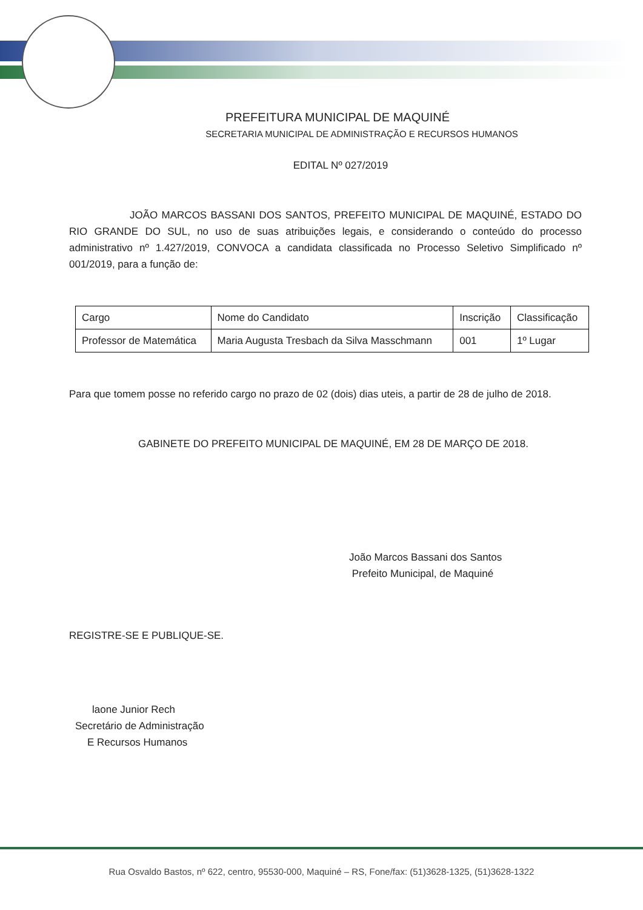PREFEITURA MUNICIPAL DE MAQUINÉ
SECRETARIA MUNICIPAL DE ADMINISTRAÇÃO E RECURSOS HUMANOS
EDITAL Nº 027/2019
JOÃO MARCOS BASSANI DOS SANTOS, PREFEITO MUNICIPAL DE MAQUINÉ, ESTADO DO RIO GRANDE DO SUL, no uso de suas atribuições legais, e considerando o conteúdo do processo administrativo nº 1.427/2019, CONVOCA a candidata classificada no Processo Seletivo Simplificado nº 001/2019, para a função de:
| Cargo | Nome do Candidato | Inscrição | Classificação |
| --- | --- | --- | --- |
| Professor de Matemática | Maria Augusta Tresbach da Silva Masschmann | 001 | 1º Lugar |
Para que tomem posse no referido cargo no prazo de 02 (dois) dias uteis, a partir de 28 de julho de 2018.
GABINETE DO PREFEITO MUNICIPAL DE MAQUINÉ, EM 28 DE MARÇO DE 2018.
João Marcos Bassani dos Santos
Prefeito Municipal, de Maquiné
REGISTRE-SE E PUBLIQUE-SE.
laone Junior Rech
Secretário de Administração
E Recursos Humanos
Rua Osvaldo Bastos, nº 622, centro, 95530-000, Maquiné – RS, Fone/fax: (51)3628-1325, (51)3628-1322